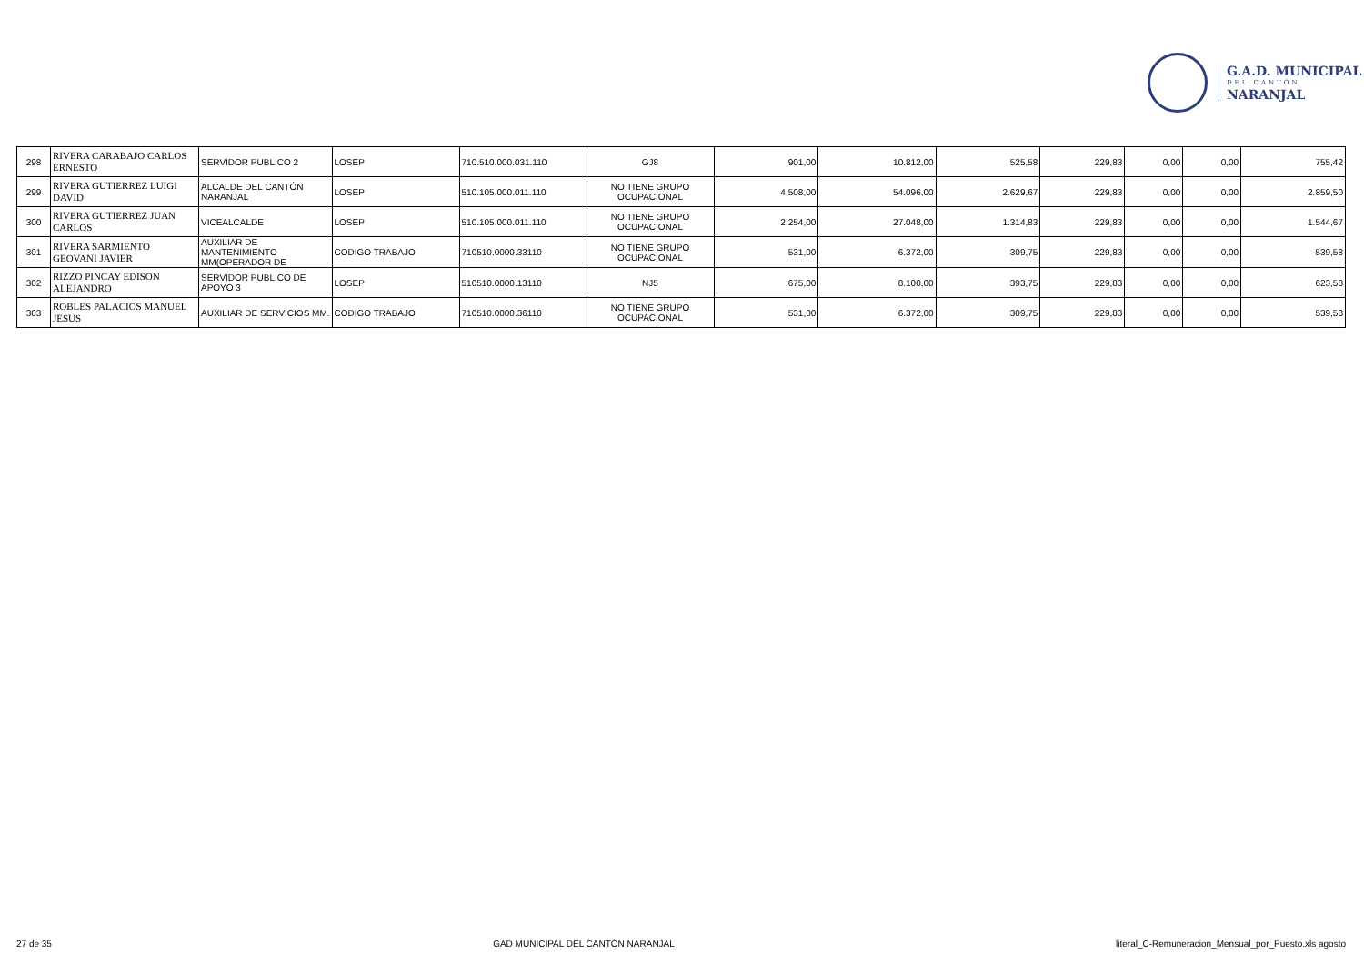G.A.D. MUNICIPAL
DEL CANTÓN
NARANJAL
| 298 | RIVERA CARABAJO CARLOS ERNESTO | SERVIDOR PUBLICO 2 | LOSEP | 710.510.000.031.110 | GJ8 | 901,00 | 10.812,00 | 525,58 | 229,83 | 0,00 | 0,00 | 755,42 |
| 299 | RIVERA GUTIERREZ LUIGI DAVID | ALCALDE DEL CANTÓN NARANJAL | LOSEP | 510.105.000.011.110 | NO TIENE GRUPO OCUPACIONAL | 4.508,00 | 54.096,00 | 2.629,67 | 229,83 | 0,00 | 0,00 | 2.859,50 |
| 300 | RIVERA GUTIERREZ JUAN CARLOS | VICEALCALDE | LOSEP | 510.105.000.011.110 | NO TIENE GRUPO OCUPACIONAL | 2.254,00 | 27.048,00 | 1.314,83 | 229,83 | 0,00 | 0,00 | 1.544,67 |
| 301 | RIVERA SARMIENTO GEOVANI JAVIER | AUXILIAR DE MANTENIMIENTO MM(OPERADOR DE | CODIGO TRABAJO | 710510.0000.33110 | NO TIENE GRUPO OCUPACIONAL | 531,00 | 6.372,00 | 309,75 | 229,83 | 0,00 | 0,00 | 539,58 |
| 302 | RIZZO PINCAY EDISON ALEJANDRO | SERVIDOR PUBLICO DE APOYO 3 | LOSEP | 510510.0000.13110 | NJ5 | 675,00 | 8.100,00 | 393,75 | 229,83 | 0,00 | 0,00 | 623,58 |
| 303 | ROBLES PALACIOS MANUEL JESUS | AUXILIAR DE SERVICIOS MM. | CODIGO TRABAJO | 710510.0000.36110 | NO TIENE GRUPO OCUPACIONAL | 531,00 | 6.372,00 | 309,75 | 229,83 | 0,00 | 0,00 | 539,58 |
27 de 35 GAD MUNICIPAL DEL CANTÓN NARANJAL literal_C-Remuneracion_Mensual_por_Puesto.xls agosto